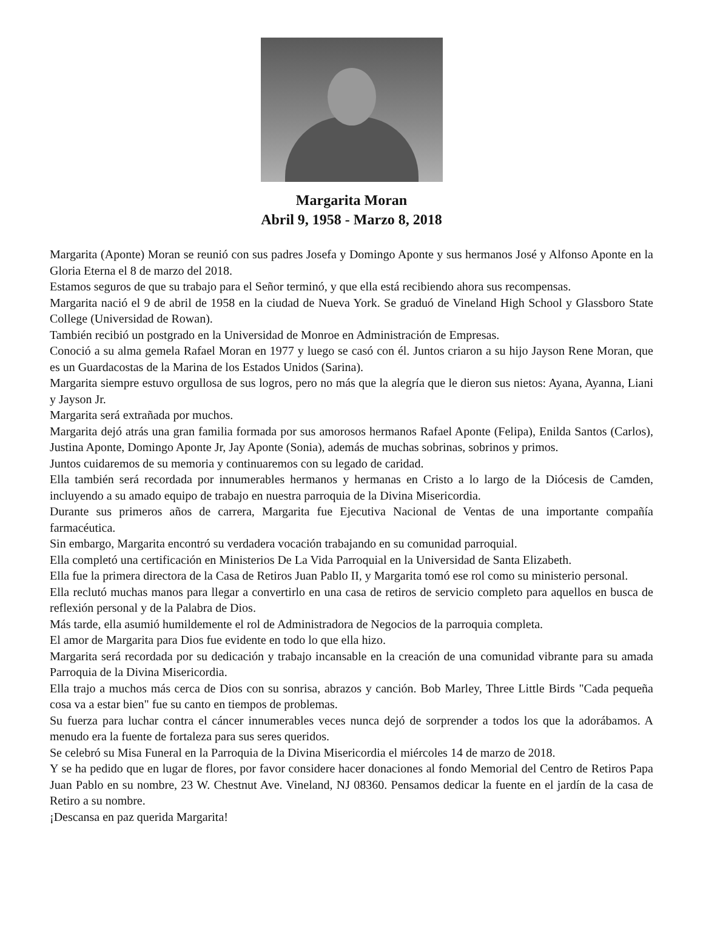Margarita Moran
Abril 9, 1958 - Marzo 8, 2018
Margarita (Aponte) Moran se reunió con sus padres Josefa y Domingo Aponte y sus hermanos José y Alfonso Aponte en la Gloria Eterna el 8 de marzo del 2018.
Estamos seguros de que su trabajo para el Señor terminó, y que ella está recibiendo ahora sus recompensas.
Margarita nació el 9 de abril de 1958 en la ciudad de Nueva York. Se graduó de Vineland High School y Glassboro State College (Universidad de Rowan).
También recibió un postgrado en la Universidad de Monroe en Administración de Empresas.
Conoció a su alma gemela Rafael Moran en 1977 y luego se casó con él. Juntos criaron a su hijo Jayson Rene Moran, que es un Guardacostas de la Marina de los Estados Unidos (Sarina).
Margarita siempre estuvo orgullosa de sus logros, pero no más que la alegría que le dieron sus nietos: Ayana, Ayanna, Liani y Jayson Jr.
Margarita será extrañada por muchos.
Margarita dejó atrás una gran familia formada por sus amorosos hermanos Rafael Aponte (Felipa), Enilda Santos (Carlos), Justina Aponte, Domingo Aponte Jr, Jay Aponte (Sonia), además de muchas sobrinas, sobrinos y primos.
Juntos cuidaremos de su memoria y continuaremos con su legado de caridad.
Ella también será recordada por innumerables hermanos y hermanas en Cristo a lo largo de la Diócesis de Camden, incluyendo a su amado equipo de trabajo en nuestra parroquia de la Divina Misericordia.
Durante sus primeros años de carrera, Margarita fue Ejecutiva Nacional de Ventas de una importante compañía farmacéutica.
Sin embargo, Margarita encontró su verdadera vocación trabajando en su comunidad parroquial.
Ella completó una certificación en Ministerios De La Vida Parroquial en la Universidad de Santa Elizabeth.
Ella fue la primera directora de la Casa de Retiros Juan Pablo II, y Margarita tomó ese rol como su ministerio personal.
Ella reclutó muchas manos para llegar a convertirlo en una casa de retiros de servicio completo para aquellos en busca de reflexión personal y de la Palabra de Dios.
Más tarde, ella asumió humildemente el rol de Administradora de Negocios de la parroquia completa.
El amor de Margarita para Dios fue evidente en todo lo que ella hizo.
Margarita será recordada por su dedicación y trabajo incansable en la creación de una comunidad vibrante para su amada Parroquia de la Divina Misericordia.
Ella trajo a muchos más cerca de Dios con su sonrisa, abrazos y canción. Bob Marley, Three Little Birds "Cada pequeña cosa va a estar bien" fue su canto en tiempos de problemas.
Su fuerza para luchar contra el cáncer innumerables veces nunca dejó de sorprender a todos los que la adorábamos. A menudo era la fuente de fortaleza para sus seres queridos.
Se celebró su Misa Funeral en la Parroquia de la Divina Misericordia el miércoles 14 de marzo de 2018.
Y se ha pedido que en lugar de flores, por favor considere hacer donaciones al fondo Memorial del Centro de Retiros Papa Juan Pablo en su nombre, 23 W. Chestnut Ave. Vineland, NJ 08360. Pensamos dedicar la fuente en el jardín de la casa de Retiro a su nombre.
¡Descansa en paz querida Margarita!